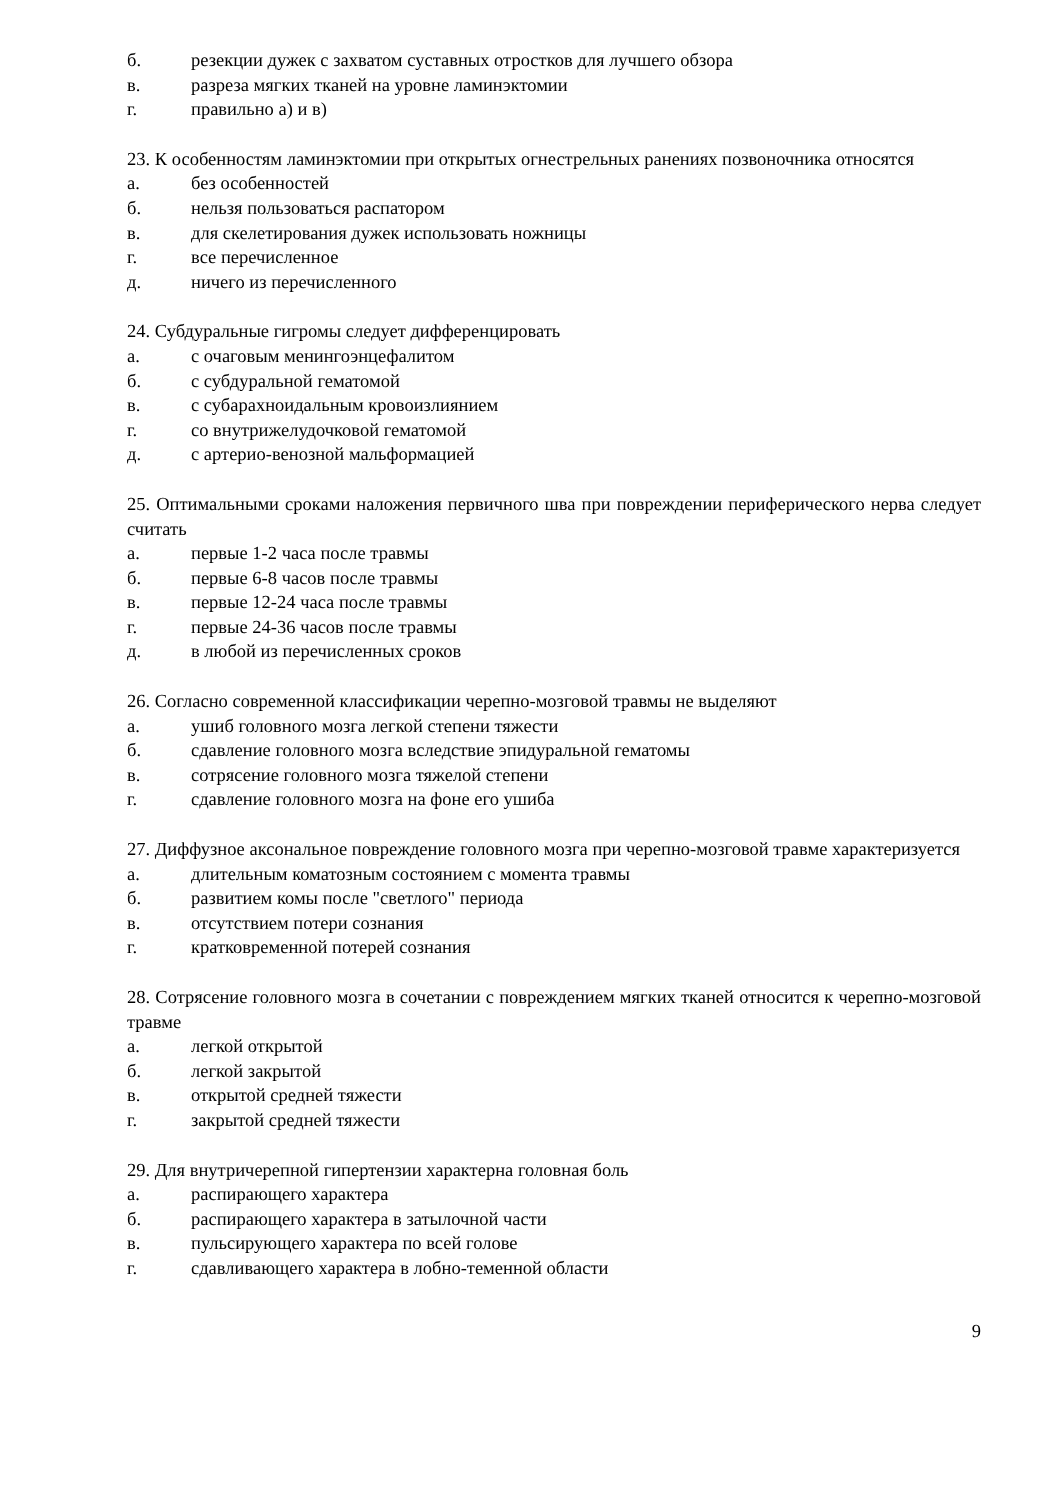б. резекции дужек с захватом суставных отростков для лучшего обзора
в. разреза мягких тканей на уровне ламинэктомии
г. правильно а) и в)
23. К особенностям ламинэктомии при открытых огнестрельных ранениях позвоночника относятся
а. без особенностей
б. нельзя пользоваться распатором
в. для скелетирования дужек использовать ножницы
г. все перечисленное
д. ничего из перечисленного
24. Субдуральные гигромы следует дифференцировать
а. с очаговым менингоэнцефалитом
б. с субдуральной гематомой
в. с субарахноидальным кровоизлиянием
г. со внутрижелудочковой гематомой
д. с артерио-венозной мальформацией
25. Оптимальными сроками наложения первичного шва при повреждении периферического нерва следует считать
а. первые 1-2 часа после травмы
б. первые 6-8 часов после травмы
в. первые 12-24 часа после травмы
г. первые 24-36 часов после травмы
д. в любой из перечисленных сроков
26. Согласно современной классификации черепно-мозговой травмы не выделяют
а. ушиб головного мозга легкой степени тяжести
б. сдавление головного мозга вследствие эпидуральной гематомы
в. сотрясение головного мозга тяжелой степени
г. сдавление головного мозга на фоне его ушиба
27. Диффузное аксональное повреждение головного мозга при черепно-мозговой травме характеризуется
а. длительным коматозным состоянием с момента травмы
б. развитием комы после "светлого" периода
в. отсутствием потери сознания
г. кратковременной потерей сознания
28. Сотрясение головного мозга в сочетании с повреждением мягких тканей относится к черепно-мозговой травме
а. легкой открытой
б. легкой закрытой
в. открытой средней тяжести
г. закрытой средней тяжести
29. Для внутричерепной гипертензии характерна головная боль
а. распирающего характера
б. распирающего характера в затылочной части
в. пульсирующего характера по всей голове
г. сдавливающего характера в лобно-теменной области
9